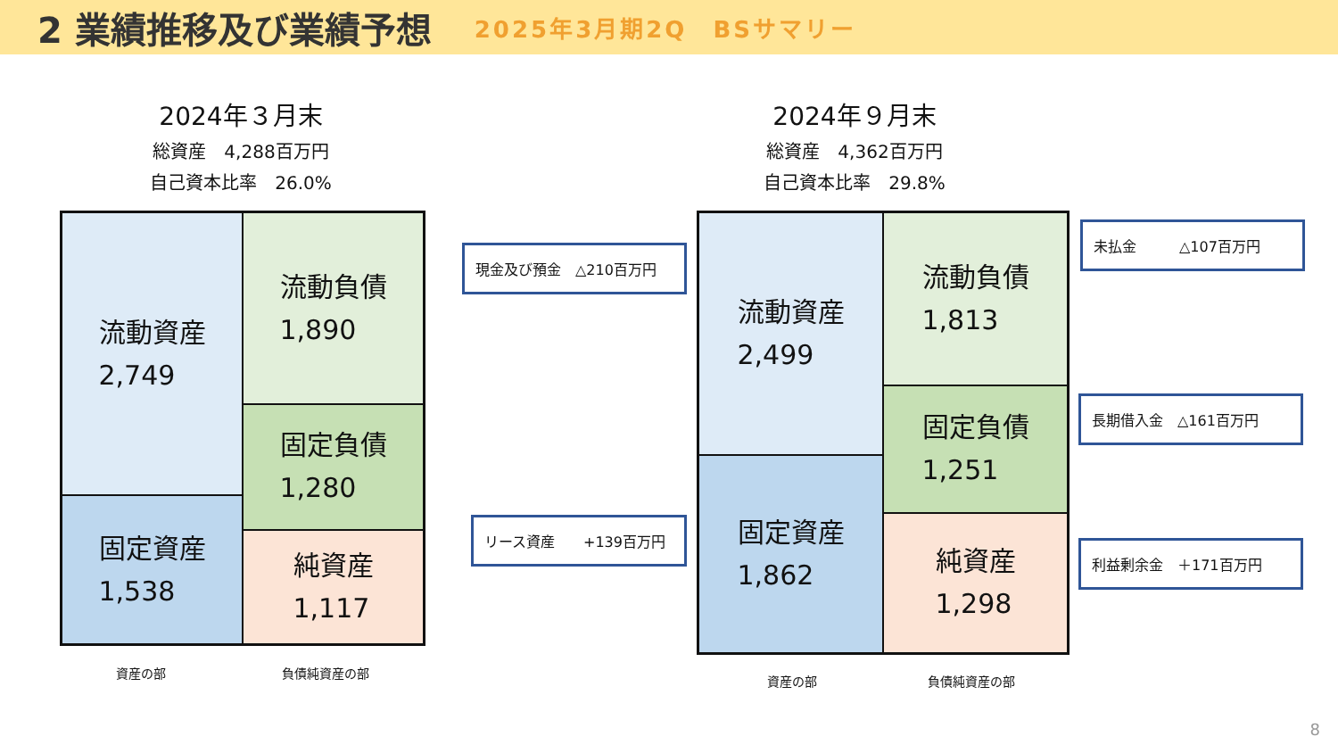2 業績推移及び業績予想
2025年3月期2Q　BSサマリー
2024年３月末
総資産　4,288百万円
自己資本比率　26.0%
2024年９月末
総資産　4,362百万円
自己資本比率　29.8%
流動資産
2,749
固定資産
1,538
流動負債
1,890
固定負債
1,280
純資産
1,117
流動資産
2,499
固定資産
1,862
流動負債
1,813
固定負債
1,251
純資産
1,298
資産の部 負債純資産の部
資産の部 負債純資産の部
現金及び預金　△210百万円
リース資産　　+139百万円
未払金　　　△107百万円
長期借入金　△161百万円
利益剰余金　＋171百万円
8